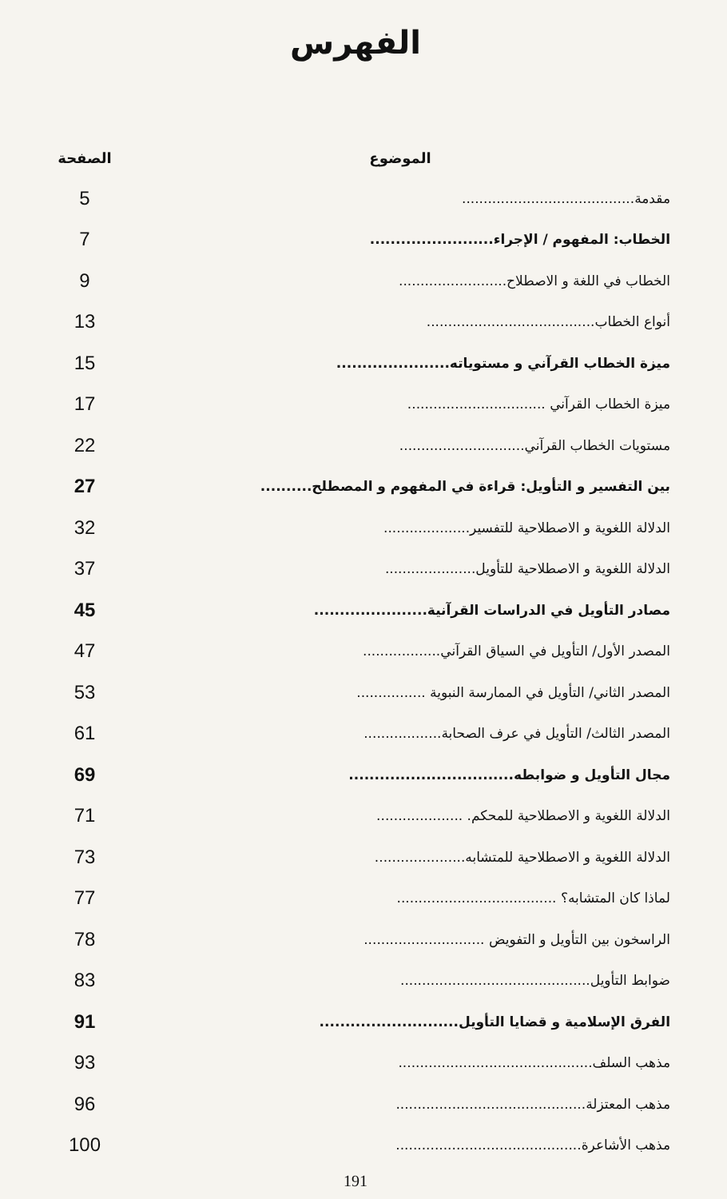الفهرس
| الموضوع | الصفحة |
| --- | --- |
| مقدمة........................................ | 5 |
| الخطاب: المفهوم / الإجراء........................ | 7 |
| الخطاب في اللغة و الاصطلاح......................... | 9 |
| أنواع الخطاب....................................... | 13 |
| ميزة الخطاب القرآني و مستوياته...................... | 15 |
| ميزة الخطاب القرآني ................................ | 17 |
| مستويات الخطاب القرآني............................. | 22 |
| بين التفسير و التأويل: قراءة في المفهوم و المصطلح.......... | 27 |
| الدلالة اللغوية و الاصطلاحية للتفسير.................... | 32 |
| الدلالة اللغوية و الاصطلاحية للتأويل..................... | 37 |
| مصادر التأويل في الدراسات القرآنية...................... | 45 |
| المصدر الأول/ التأويل في السياق القرآني.................. | 47 |
| المصدر الثاني/ التأويل في الممارسة النبوية ................ | 53 |
| المصدر الثالث/ التأويل في عرف الصحابة.................. | 61 |
| مجال التأويل و ضوابطه................................ | 69 |
| الدلالة اللغوية و الاصطلاحية للمحكم. .................... | 71 |
| الدلالة اللغوية و الاصطلاحية للمتشابه..................... | 73 |
| لماذا كان المتشابه؟ ..................................... | 77 |
| الراسخون بين التأويل و التفويض ............................ | 78 |
| ضوابط التأويل............................................ | 83 |
| الفرق الإسلامية و قضايا التأويل........................... | 91 |
| مذهب السلف............................................. | 93 |
| مذهب المعتزلة............................................ | 96 |
| مذهب الأشاعرة........................................... | 100 |
191